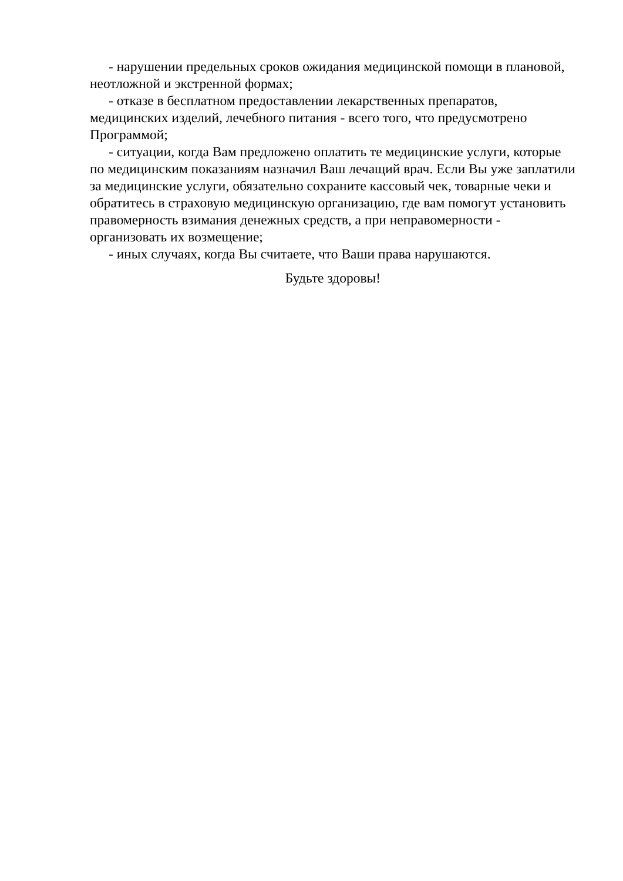- нарушении предельных сроков ожидания медицинской помощи в плановой, неотложной и экстренной формах;
- отказе в бесплатном предоставлении лекарственных препаратов, медицинских изделий, лечебного питания - всего того, что предусмотрено Программой;
- ситуации, когда Вам предложено оплатить те медицинские услуги, которые по медицинским показаниям назначил Ваш лечащий врач. Если Вы уже заплатили за медицинские услуги, обязательно сохраните кассовый чек, товарные чеки и обратитесь в страховую медицинскую организацию, где вам помогут установить правомерность взимания денежных средств, а при неправомерности - организовать их возмещение;
- иных случаях, когда Вы считаете, что Ваши права нарушаются.
Будьте здоровы!